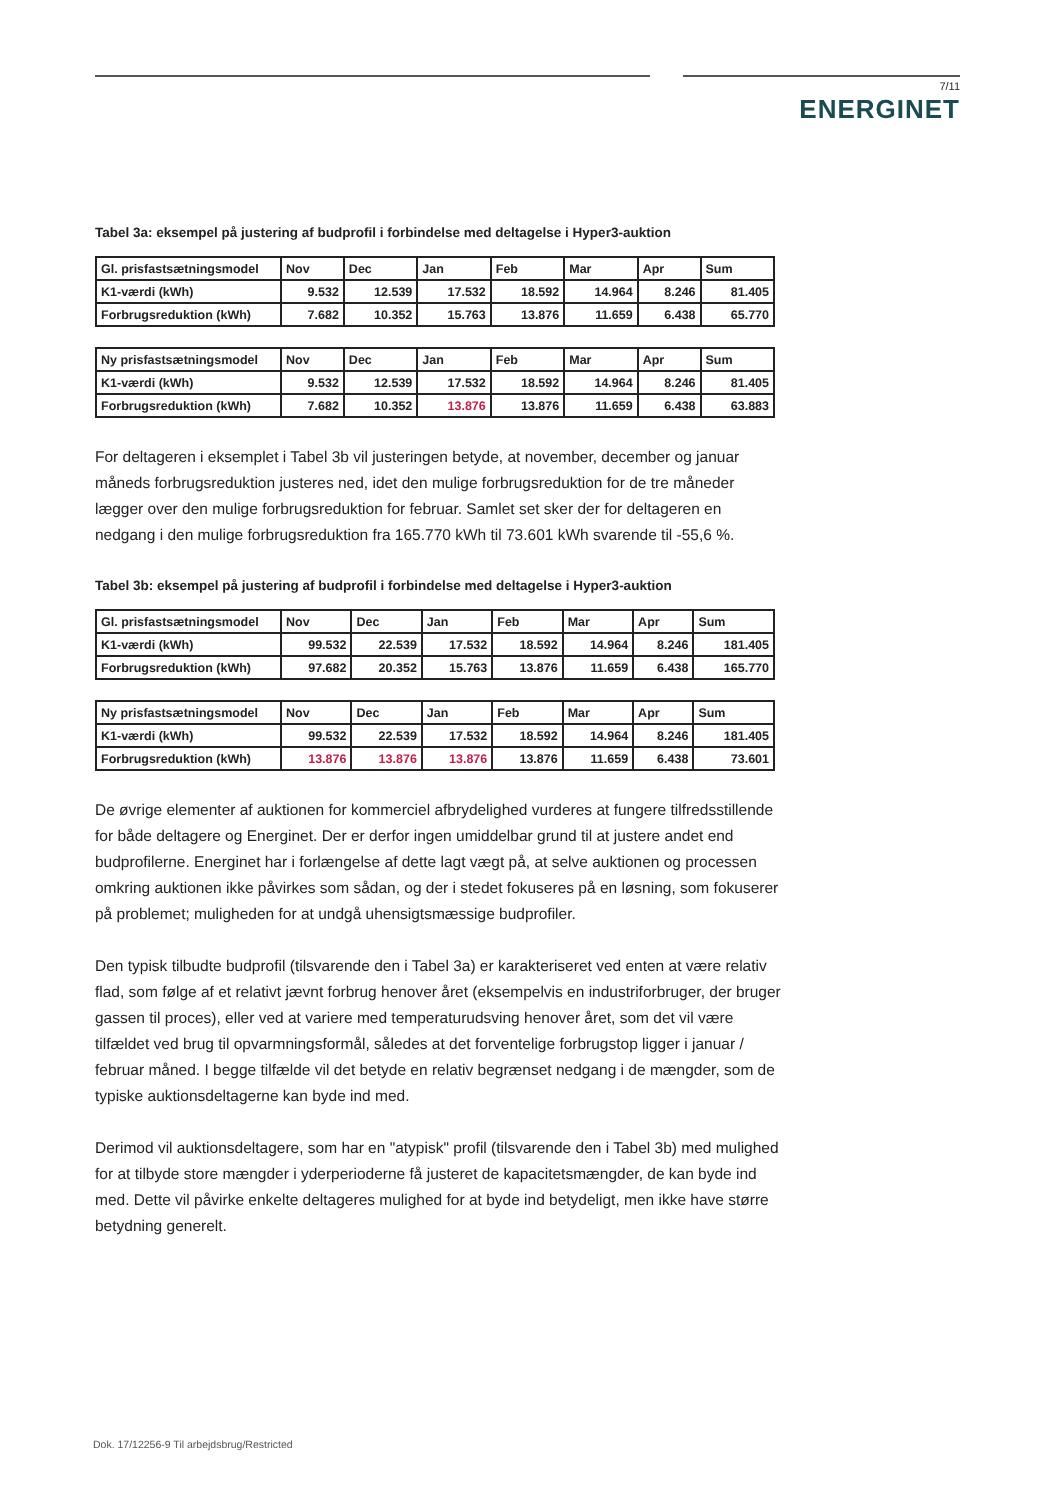7/11
ENERGINET
Tabel 3a: eksempel på justering af budprofil i forbindelse med deltagelse i Hyper3-auktion
| Gl. prisfastsætningsmodel | Nov | Dec | Jan | Feb | Mar | Apr | Sum |
| --- | --- | --- | --- | --- | --- | --- | --- |
| K1-værdi (kWh) | 9.532 | 12.539 | 17.532 | 18.592 | 14.964 | 8.246 | 81.405 |
| Forbrugsreduktion (kWh) | 7.682 | 10.352 | 15.763 | 13.876 | 11.659 | 6.438 | 65.770 |
| Ny prisfastsætningsmodel | Nov | Dec | Jan | Feb | Mar | Apr | Sum |
| --- | --- | --- | --- | --- | --- | --- | --- |
| K1-værdi (kWh) | 9.532 | 12.539 | 17.532 | 18.592 | 14.964 | 8.246 | 81.405 |
| Forbrugsreduktion (kWh) | 7.682 | 10.352 | 13.876 | 13.876 | 11.659 | 6.438 | 63.883 |
For deltageren i eksemplet i Tabel 3b vil justeringen betyde, at november, december og januar måneds forbrugsreduktion justeres ned, idet den mulige forbrugsreduktion for de tre måneder lægger over den mulige forbrugsreduktion for februar. Samlet set sker der for deltageren en nedgang i den mulige forbrugsreduktion fra 165.770 kWh til 73.601 kWh svarende til -55,6 %.
Tabel 3b: eksempel på justering af budprofil i forbindelse med deltagelse i Hyper3-auktion
| Gl. prisfastsætningsmodel | Nov | Dec | Jan | Feb | Mar | Apr | Sum |
| --- | --- | --- | --- | --- | --- | --- | --- |
| K1-værdi (kWh) | 99.532 | 22.539 | 17.532 | 18.592 | 14.964 | 8.246 | 181.405 |
| Forbrugsreduktion (kWh) | 97.682 | 20.352 | 15.763 | 13.876 | 11.659 | 6.438 | 165.770 |
| Ny prisfastsætningsmodel | Nov | Dec | Jan | Feb | Mar | Apr | Sum |
| --- | --- | --- | --- | --- | --- | --- | --- |
| K1-værdi (kWh) | 99.532 | 22.539 | 17.532 | 18.592 | 14.964 | 8.246 | 181.405 |
| Forbrugsreduktion (kWh) | 13.876 | 13.876 | 13.876 | 13.876 | 11.659 | 6.438 | 73.601 |
De øvrige elementer af auktionen for kommerciel afbrydelighed vurderes at fungere tilfredsstillende for både deltagere og Energinet. Der er derfor ingen umiddelbar grund til at justere andet end budprofilerne. Energinet har i forlængelse af dette lagt vægt på, at selve auktionen og processen omkring auktionen ikke påvirkes som sådan, og der i stedet fokuseres på en løsning, som fokuserer på problemet; muligheden for at undgå uhensigtsmæssige budprofiler.
Den typisk tilbudte budprofil (tilsvarende den i Tabel 3a) er karakteriseret ved enten at være relativ flad, som følge af et relativt jævnt forbrug henover året (eksempelvis en industriforbruger, der bruger gassen til proces), eller ved at variere med temperaturudsving henover året, som det vil være tilfældet ved brug til opvarmningsformål, således at det forventelige forbrugstop ligger i januar / februar måned. I begge tilfælde vil det betyde en relativ begrænset nedgang i de mængder, som de typiske auktionsdeltagerne kan byde ind med.
Derimod vil auktionsdeltagere, som har en "atypisk" profil (tilsvarende den i Tabel 3b) med mulighed for at tilbyde store mængder i yderperioderne få justeret de kapacitetsmængder, de kan byde ind med. Dette vil påvirke enkelte deltageres mulighed for at byde ind betydeligt, men ikke have større betydning generelt.
Dok. 17/12256-9 Til arbejdsbrug/Restricted